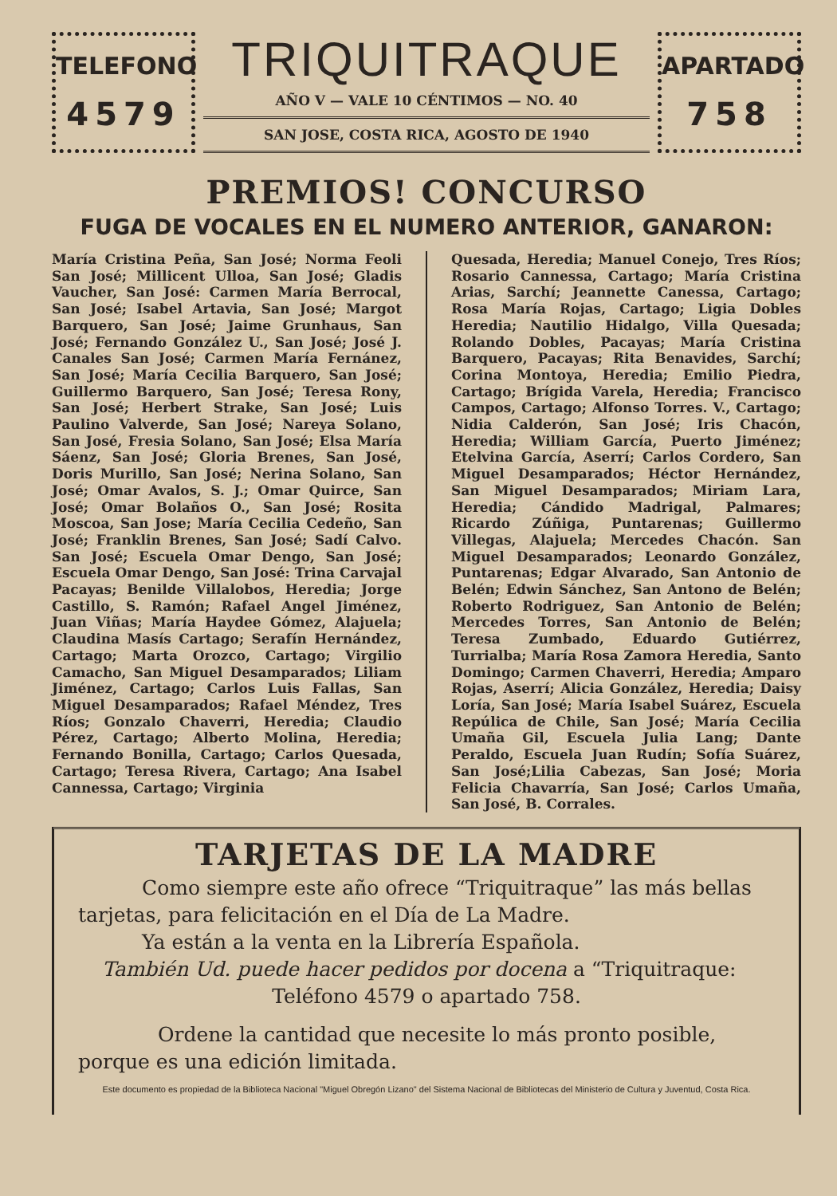TELEFONO
4579
TRIQUITRAQUE
AÑO V — VALE 10 CÉNTIMOS — NO. 40
SAN JOSE, COSTA RICA, AGOSTO DE 1940
APARTADO
758
PREMIOS! CONCURSO
FUGA DE VOCALES EN EL NUMERO ANTERIOR, GANARON:
María Cristina Peña, San José; Norma Feoli San José; Millicent Ulloa, San José; Gladis Vaucher, San José: Carmen María Berrocal, San José; Isabel Artavia, San José; Margot Barquero, San José; Jaime Grunhaus, San José; Fernando González U., San José; José J. Canales San José; Carmen María Fernánez, San José; María Cecilia Barquero, San José; Guillermo Barquero, San José; Teresa Rony, San José; Herbert Strake, San José; Luis Paulino Valverde, San José; Nareya Solano, San José, Fresia Solano, San José; Elsa María Sáenz, San José; Gloria Brenes, San José, Doris Murillo, San José; Nerina Solano, San José; Omar Avalos, S. J.; Omar Quirce, San José; Omar Bolaños O., San José; Rosita Moscoa, San Jose; María Cecilia Cedeño, San José; Franklin Brenes, San José; Sadí Calvo. San José; Escuela Omar Dengo, San José; Escuela Omar Dengo, San José: Trina Carvajal Pacayas; Benilde Villalobos, Heredia; Jorge Castillo, S. Ramón; Rafael Angel Jiménez, Juan Viñas; María Haydee Gómez, Alajuela; Claudina Masís Cartago; Serafín Hernández, Cartago; Marta Orozco, Cartago; Virgilio Camacho, San Miguel Desamparados; Liliam Jiménez, Cartago; Carlos Luis Fallas, San Miguel Desamparados; Rafael Méndez, Tres Ríos; Gonzalo Chaverri, Heredia; Claudio Pérez, Cartago; Alberto Molina, Heredia; Fernando Bonilla, Cartago; Carlos Quesada, Cartago; Teresa Rivera, Cartago; Ana Isabel Cannessa, Cartago; Virginia
Quesada, Heredia; Manuel Conejo, Tres Ríos; Rosario Cannessa, Cartago; María Cristina Arias, Sarchí; Jeannette Canessa, Cartago; Rosa María Rojas, Cartago; Ligia Dobles Heredia; Nautilio Hidalgo, Villa Quesada; Rolando Dobles, Pacayas; María Cristina Barquero, Pacayas; Rita Benavides, Sarchí; Corina Montoya, Heredia; Emilio Piedra, Cartago; Brígida Varela, Heredia; Francisco Campos, Cartago; Alfonso Torres. V., Cartago; Nidia Calderón, San José; Iris Chacón, Heredia; William García, Puerto Jiménez; Etelvina García, Aserrí; Carlos Cordero, San Miguel Desamparados; Héctor Hernández, San Miguel Desamparados; Miriam Lara, Heredia; Cándido Madrigal, Palmares; Ricardo Zúñiga, Puntarenas; Guillermo Villegas, Alajuela; Mercedes Chacón. San Miguel Desamparados; Leonardo González, Puntarenas; Edgar Alvarado, San Antonio de Belén; Edwin Sánchez, San Antono de Belén; Roberto Rodriguez, San Antonio de Belén; Mercedes Torres, San Antonio de Belén; Teresa Zumbado, Eduardo Gutiérrez, Turrialba; María Rosa Zamora Heredia, Santo Domingo; Carmen Chaverri, Heredia; Amparo Rojas, Aserrí; Alicia González, Heredia; Daisy Loría, San José; María Isabel Suárez, Escuela Repúlica de Chile, San José; María Cecilia Umaña Gil, Escuela Julia Lang; Dante Peraldo, Escuela Juan Rudín; Sofía Suárez, San José;Lilia Cabezas, San José; Moria Felicia Chavarría, San José; Carlos Umaña, San José, B. Corrales.
TARJETAS DE LA MADRE
Como siempre este año ofrece “Triquitraque” las más bellas tarjetas, para felicitación en el Día de La Madre.
Ya están a la venta en la Librería Española.
También Ud. puede hacer pedidos por docena a “Triquitraque:
Teléfono 4579 o apartado 758.
Ordene la cantidad que necesite lo más pronto posible, porque es una edición limitada.
Este documento es propiedad de la Biblioteca Nacional "Miguel Obregón Lizano" del Sistema Nacional de Bibliotecas del Ministerio de Cultura y Juventud, Costa Rica.